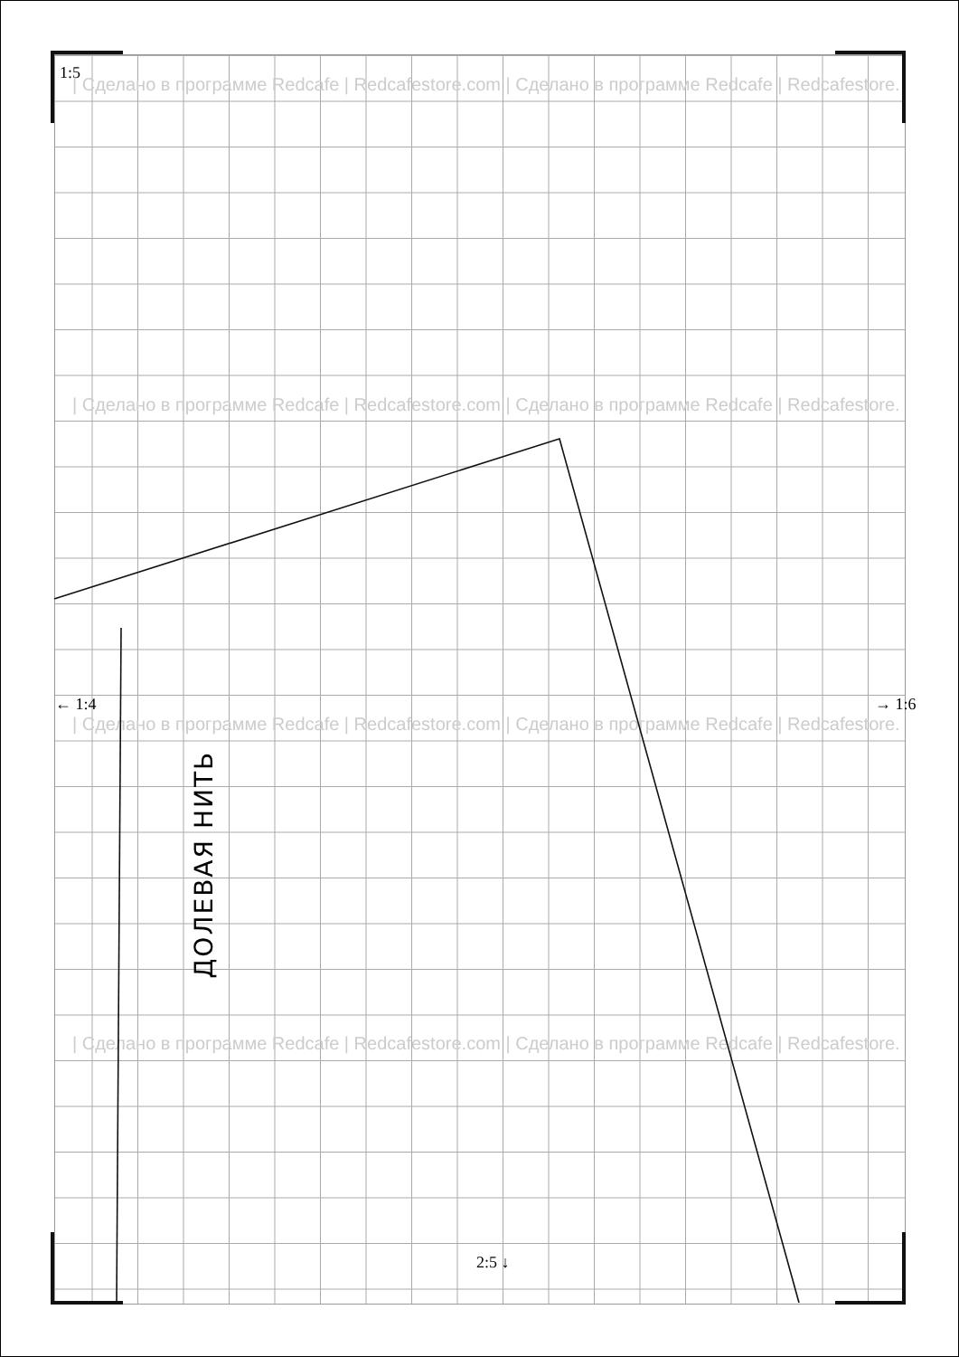1:5
| Сделано в программе Redcafe | Redcafestore.com | Сделано в программе Redcafe | Redcafestore.
| Сделано в программе Redcafe | Redcafestore.com | Сделано в программе Redcafe | Redcafestore.
← 1:4 → 1:6
| Сделано в программе Redcafe | Redcafestore.com | Сделано в программе Redcafe | Redcafestore.
ДОЛЕВАЯ НИТЬ
| Сделано в программе Redcafe | Redcafestore.com | Сделано в программе Redcafe | Redcafestore.
2:5 ↓